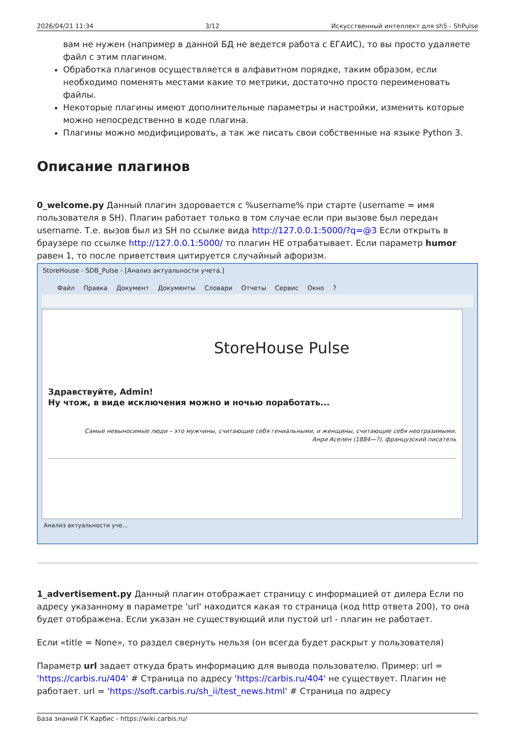2026/04/21 11:34 3/12 Искусственный интеллект для sh5 - ShPulse
вам не нужен (например в данной БД не ведется работа с ЕГАИС), то вы просто удаляете файл с этим плагином.
Обработка плагинов осуществляется в алфавитном порядке, таким образом, если необходимо поменять местами какие то метрики, достаточно просто переименовать файлы.
Некоторые плагины имеют дополнительные параметры и настройки, изменить которые можно непосредственно в коде плагина.
Плагины можно модифицировать, а так же писать свои собственные на языке Python 3.
Описание плагинов
0_welcome.py Данный плагин здоровается с %username% при старте (username = имя пользователя в SH). Плагин работает только в том случае если при вызове был передан username. Т.е. вызов был из SH по ссылке вида http://127.0.0.1:5000/?q=@3 Если открыть в браузере по ссылке http://127.0.0.1:5000/ то плагин НЕ отрабатывает. Если параметр humor равен 1, то после приветствия цитируется случайный афоризм.
StoreHouse - SDB_Pulse - [Анализ актуальности учета.]
Файл Правка Документ Документы Словари Отчеты Сервис Окно ?
StoreHouse Pulse
Здравствуйте, Admin!
Ну чтож, в виде исключения можно и ночью поработать...
Самые невыносимые люди – это мужчины, считающие себя гениальными, и женщины, считающие себя неотразимыми.
Анри Аселен (1884—?), французский писатель
Анализ актуальности уче...
1_advertisement.py Данный плагин отображает страницу с информацией от дилера Если по адресу указанному в параметре 'url' находится какая то страница (код http ответа 200), то она будет отображена. Если указан не существующий или пустой url - плагин не работает.
Если «title = None», то раздел свернуть нельзя (он всегда будет раскрыт у пользователя)
Параметр url задает откуда брать информацию для вывода пользователю. Пример: url = 'https://carbis.ru/404' # Страница по адресу 'https://carbis.ru/404' не существует. Плагин не работает. url = 'https://soft.carbis.ru/sh_ii/test_news.html' # Страница по адресу
База знаний ГК Карбис - https://wiki.carbis.ru/